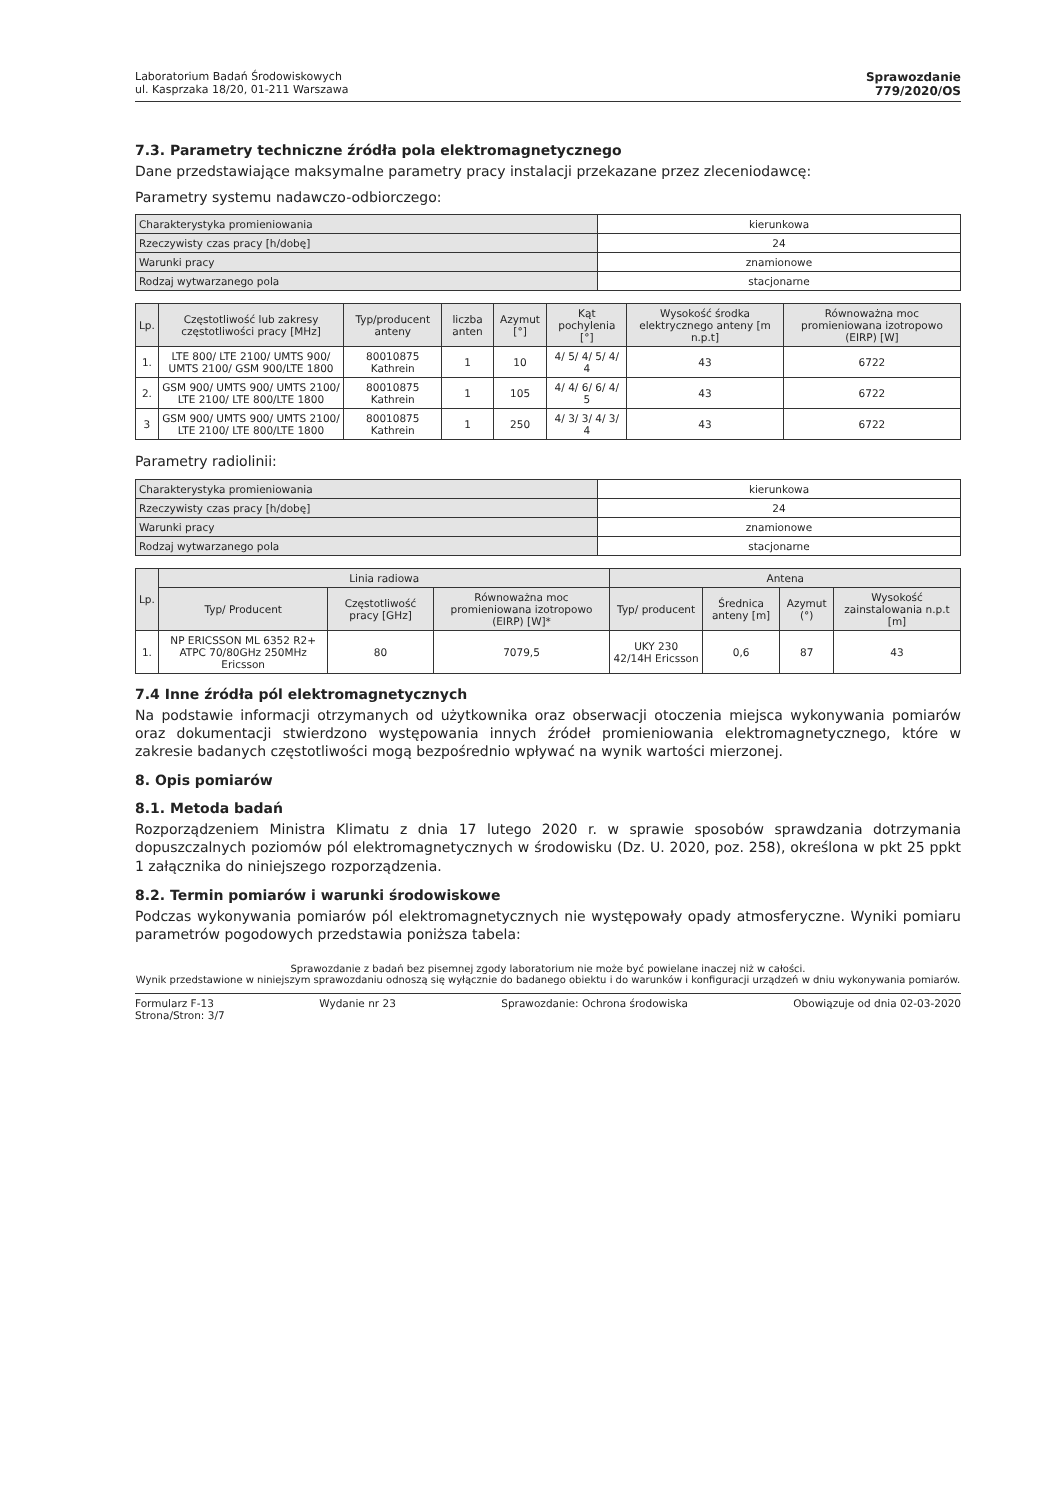Laboratorium Badań Środowiskowych
ul. Kasprzaka 18/20, 01-211 Warszawa
Sprawozdanie
779/2020/OS
7.3. Parametry techniczne źródła pola elektromagnetycznego
Dane przedstawiające maksymalne parametry pracy instalacji przekazane przez zleceniodawcę:
Parametry systemu nadawczo-odbiorczego:
| Charakterystyka promieniowania | kierunkowa |
| Rzeczywisty czas pracy [h/dobę] | 24 |
| Warunki pracy | znamionowe |
| Rodzaj wytwarzanego pola | stacjonarne |
| Lp. | Częstotliwość lub zakresy częstotliwości pracy [MHz] | Typ/producent anteny | liczba anten | Azymut [°] | Kąt pochylenia [°] | Wysokość środka elektrycznego anteny [m n.p.t] | Równoważna moc promieniowana izotropowo (EIRP) [W] |
| --- | --- | --- | --- | --- | --- | --- | --- |
| 1. | LTE 800/ LTE 2100/ UMTS 900/ UMTS 2100/ GSM 900/LTE 1800 | 80010875 Kathrein | 1 | 10 | 4/ 5/ 4/ 5/ 4/ 4 | 43 | 6722 |
| 2. | GSM 900/ UMTS 900/ UMTS 2100/ LTE 2100/ LTE 800/LTE 1800 | 80010875 Kathrein | 1 | 105 | 4/ 4/ 6/ 6/ 4/ 5 | 43 | 6722 |
| 3 | GSM 900/ UMTS 900/ UMTS 2100/ LTE 2100/ LTE 800/LTE 1800 | 80010875 Kathrein | 1 | 250 | 4/ 3/ 3/ 4/ 3/ 4 | 43 | 6722 |
Parametry radiolinii:
| Charakterystyka promieniowania | kierunkowa |
| Rzeczywisty czas pracy [h/dobę] | 24 |
| Warunki pracy | znamionowe |
| Rodzaj wytwarzanego pola | stacjonarne |
| Lp. | Linia radiowa | | | Antena | | | |
| --- | --- | --- | --- | --- | --- | --- | --- |
| | Typ/ Producent | Częstotliwość pracy [GHz] | Równoważna moc promieniowana izotropowo (EIRP) [W]* | Typ/ producent | Średnica anteny [m] | Azymut (°) | Wysokość zainstalowania n.p.t [m] |
| 1. | NP ERICSSON ML 6352 R2+ ATPC 70/80GHz 250MHz Ericsson | 80 | 7079,5 | UKY 230 42/14H Ericsson | 0,6 | 87 | 43 |
7.4 Inne źródła pól elektromagnetycznych
Na podstawie informacji otrzymanych od użytkownika oraz obserwacji otoczenia miejsca wykonywania pomiarów oraz dokumentacji stwierdzono występowania innych źródeł promieniowania elektromagnetycznego, które w zakresie badanych częstotliwości mogą bezpośrednio wpływać na wynik wartości mierzonej.
8. Opis pomiarów
8.1. Metoda badań
Rozporządzeniem Ministra Klimatu z dnia 17 lutego 2020 r. w sprawie sposobów sprawdzania dotrzymania dopuszczalnych poziomów pól elektromagnetycznych w środowisku (Dz. U. 2020, poz. 258), określona w pkt 25 ppkt 1 załącznika do niniejszego rozporządzenia.
8.2. Termin pomiarów i warunki środowiskowe
Podczas wykonywania pomiarów pól elektromagnetycznych nie występowały opady atmosferyczne. Wyniki pomiaru parametrów pogodowych przedstawia poniższa tabela:
Sprawozdanie z badań bez pisemnej zgody laboratorium nie może być powielane inaczej niż w całości.
Wynik przedstawione w niniejszym sprawozdaniu odnoszą się wyłącznie do badanego obiektu i do warunków i konfiguracji urządzeń w dniu wykonywania pomiarów.
Formularz F-13 Wydanie nr 23 Sprawozdanie: Ochrona środowiska Obowiązuje od dnia 02-03-2020
Strona/Stron: 3/7